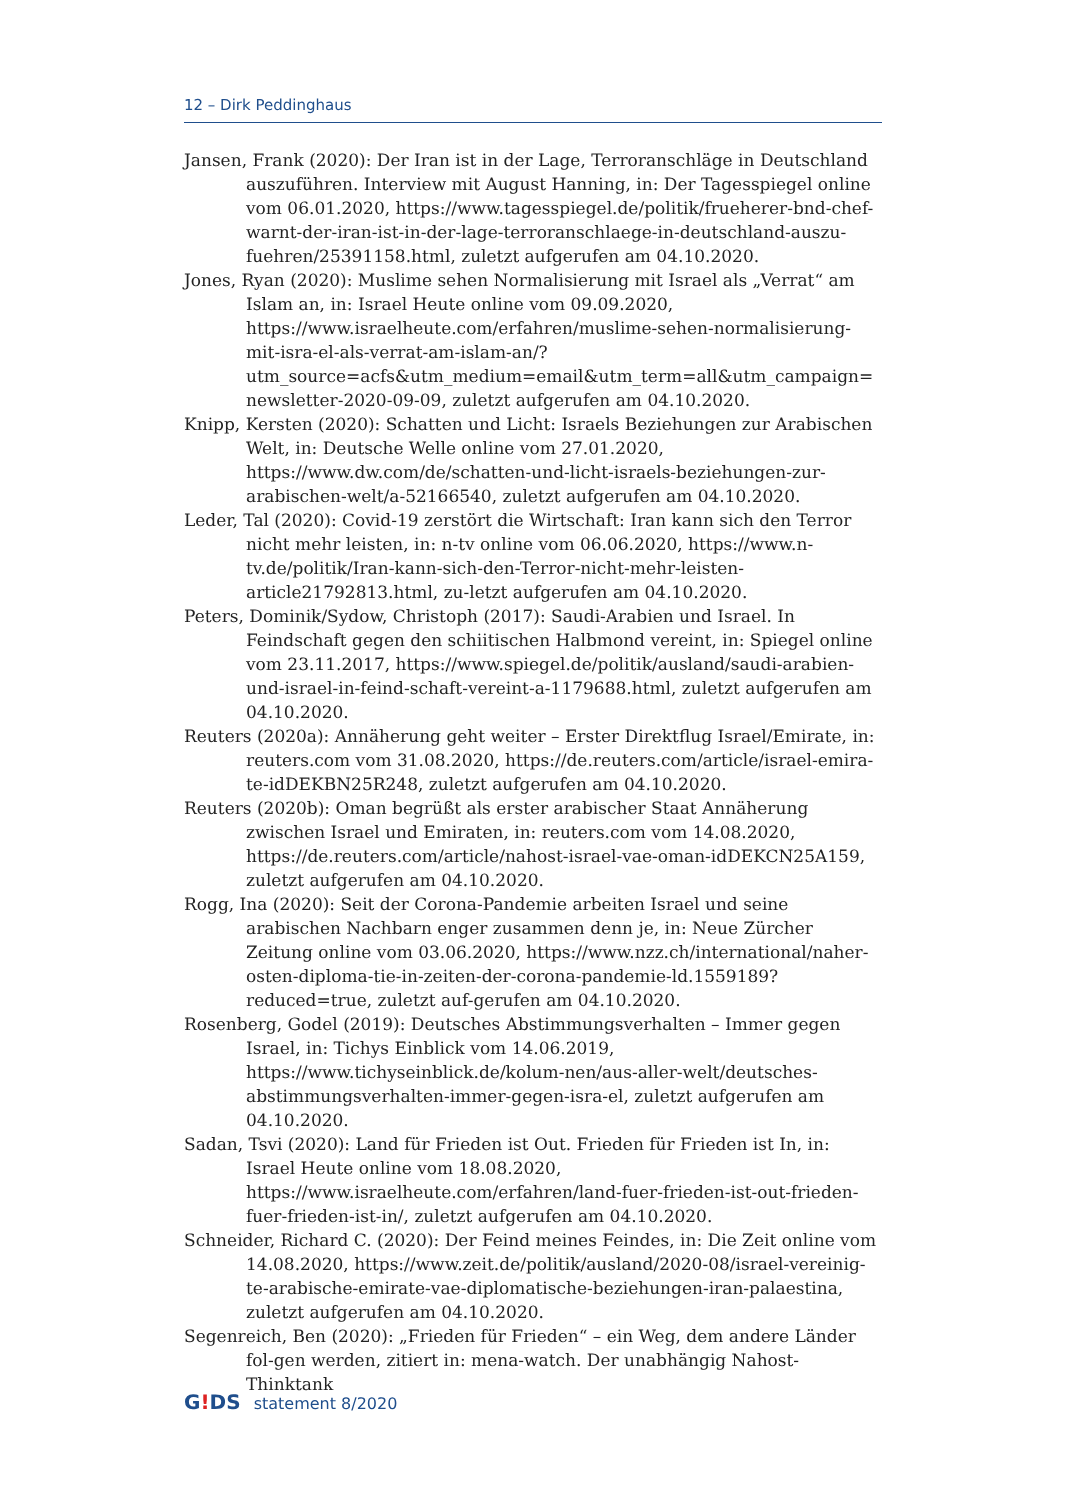12 – Dirk Peddinghaus
Jansen, Frank (2020): Der Iran ist in der Lage, Terroranschläge in Deutschland auszuführen. Interview mit August Hanning, in: Der Tagesspiegel online vom 06.01.2020, https://www.tagesspiegel.de/politik/frueherer-bnd-chef-warnt-der-iran-ist-in-der-lage-terroranschlaege-in-deutschland-auszu-fuehren/25391158.html, zuletzt aufgerufen am 04.10.2020.
Jones, Ryan (2020): Muslime sehen Normalisierung mit Israel als „Verrat“ am Islam an, in: Israel Heute online vom 09.09.2020, https://www.israelheute.com/erfahren/muslime-sehen-normalisierung-mit-isra-el-als-verrat-am-islam-an/?utm_source=acfs&utm_medium=email&utm_term=all&utm_campaign=newsletter-2020-09-09, zuletzt aufgerufen am 04.10.2020.
Knipp, Kersten (2020): Schatten und Licht: Israels Beziehungen zur Arabischen Welt, in: Deutsche Welle online vom 27.01.2020, https://www.dw.com/de/schatten-und-licht-israels-beziehungen-zur-arabischen-welt/a-52166540, zuletzt aufgerufen am 04.10.2020.
Leder, Tal (2020): Covid-19 zerstört die Wirtschaft: Iran kann sich den Terror nicht mehr leisten, in: n-tv online vom 06.06.2020, https://www.n-tv.de/politik/Iran-kann-sich-den-Terror-nicht-mehr-leisten-article21792813.html, zu-letzt aufgerufen am 04.10.2020.
Peters, Dominik/Sydow, Christoph (2017): Saudi-Arabien und Israel. In Feindschaft gegen den schiitischen Halbmond vereint, in: Spiegel online vom 23.11.2017, https://www.spiegel.de/politik/ausland/saudi-arabien-und-israel-in-feind-schaft-vereint-a-1179688.html, zuletzt aufgerufen am 04.10.2020.
Reuters (2020a): Annäherung geht weiter – Erster Direktflug Israel/Emirate, in: reuters.com vom 31.08.2020, https://de.reuters.com/article/israel-emira-te-idDEKBN25R248, zuletzt aufgerufen am 04.10.2020.
Reuters (2020b): Oman begrüßt als erster arabischer Staat Annäherung zwischen Israel und Emiraten, in: reuters.com vom 14.08.2020, https://de.reuters.com/article/nahost-israel-vae-oman-idDEKCN25A159, zuletzt aufgerufen am 04.10.2020.
Rogg, Ina (2020): Seit der Corona-Pandemie arbeiten Israel und seine arabischen Nachbarn enger zusammen denn je, in: Neue Zürcher Zeitung online vom 03.06.2020, https://www.nzz.ch/international/naher-osten-diploma-tie-in-zeiten-der-corona-pandemie-ld.1559189?reduced=true, zuletzt auf-gerufen am 04.10.2020.
Rosenberg, Godel (2019): Deutsches Abstimmungsverhalten – Immer gegen Israel, in: Tichys Einblick vom 14.06.2019, https://www.tichyseinblick.de/kolum-nen/aus-aller-welt/deutsches-abstimmungsverhalten-immer-gegen-isra-el, zuletzt aufgerufen am 04.10.2020.
Sadan, Tsvi (2020): Land für Frieden ist Out. Frieden für Frieden ist In, in: Israel Heute online vom 18.08.2020, https://www.israelheute.com/erfahren/land-fuer-frieden-ist-out-frieden-fuer-frieden-ist-in/, zuletzt aufgerufen am 04.10.2020.
Schneider, Richard C. (2020): Der Feind meines Feindes, in: Die Zeit online vom 14.08.2020, https://www.zeit.de/politik/ausland/2020-08/israel-vereinig-te-arabische-emirate-vae-diplomatische-beziehungen-iran-palaestina, zuletzt aufgerufen am 04.10.2020.
Segenreich, Ben (2020): „Frieden für Frieden“ – ein Weg, dem andere Länder fol-gen werden, zitiert in: mena-watch. Der unabhängig Nahost-Thinktank
G!DS statement 8/2020